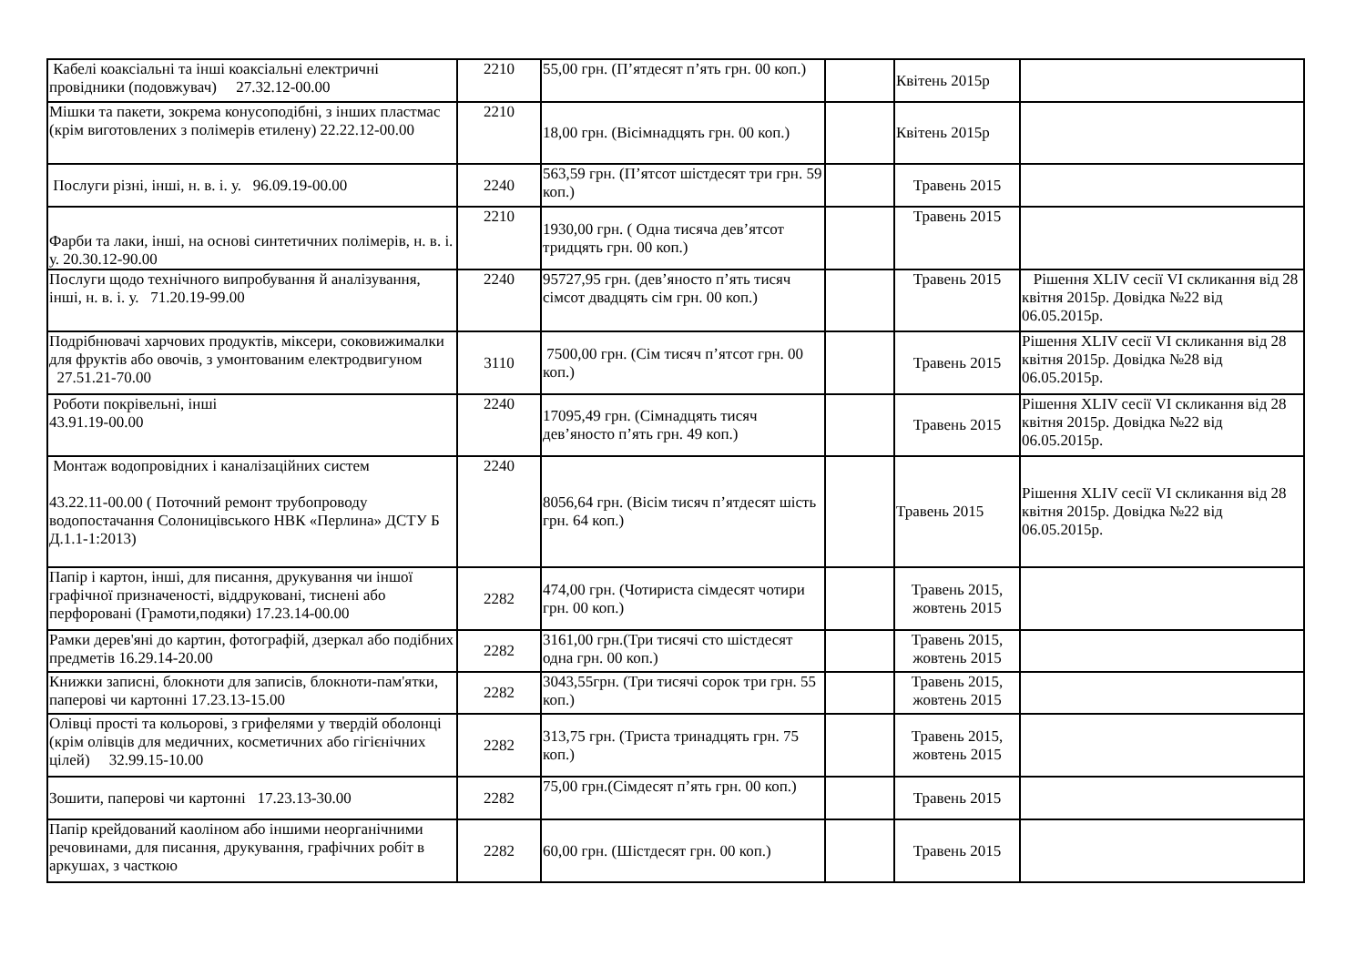| Кабелі коаксіальні та інші коаксіальні електричні провідники (подовжувач) 27.32.12-00.00 | 2210 | 55,00 грн. (П’ятдесят п’ять грн. 00 коп.) | | Квітень 2015р | |
| Мішки та пакети, зокрема конусоподібні, з інших пластмас (крім виготовлених з полімерів етилену) 22.22.12-00.00 | 2210 | 18,00 грн. (Вісімнадцять грн. 00 коп.) | | Квітень 2015р | |
| Послуги різні, інші, н. в. і. у. 96.09.19-00.00 | 2240 | 563,59 грн. (П’ятсот шістдесят три грн. 59 коп.) | | Травень 2015 | |
| Фарби та лаки, інші, на основі синтетичних полімерів, н. в. і. у. 20.30.12-90.00 | 2210 | 1930,00 грн. ( Одна тисяча дев’ятсот тридцять грн. 00 коп.) | | Травень 2015 | |
| Послуги щодо технічного випробування й аналізування, інші, н. в. і. у. 71.20.19-99.00 | 2240 | 95727,95 грн. (дев’яносто п’ять тисяч сімсот двадцять сім грн. 00 коп.) | | Травень 2015 | Рішення XLIV сесії VI скликання від 28 квітня 2015р. Довідка №22 від 06.05.2015р. |
| Подрібнювачі харчових продуктів, міксери, соковижималки для фруктів або овочів, з умонтованим електродвигуном 27.51.21-70.00 | 3110 | 7500,00 грн. (Сім тисяч п’ятсот грн. 00 коп.) | | Травень 2015 | Рішення XLIV сесії VI скликання від 28 квітня 2015р. Довідка №28 від 06.05.2015р. |
| Роботи покрівельні, інші 43.91.19-00.00 | 2240 | 17095,49 грн. (Сімнадцять тисяч дев’яносто п’ять грн. 49 коп.) | | Травень 2015 | Рішення XLIV сесії VI скликання від 28 квітня 2015р. Довідка №22 від 06.05.2015р. |
| Монтаж водопровідних і каналізаційних систем 43.22.11-00.00 ( Поточний ремонт трубопроводу водопостачання Солоницівського НВК «Перлина» ДСТУ Б Д.1.1-1:2013) | 2240 | 8056,64 грн. (Вісім тисяч п’ятдесят шість грн. 64 коп.) | | Травень 2015 | Рішення XLIV сесії VI скликання від 28 квітня 2015р. Довідка №22 від 06.05.2015р. |
| Папір і картон, інші, для писання, друкування чи іншої графічної призначеності, віддруковані, тиснені або перфоровані (Грамоти,подяки) 17.23.14-00.00 | 2282 | 474,00 грн. (Чотириста сімдесят чотири грн. 00 коп.) | | Травень 2015, жовтень 2015 | |
| Рамки дерев'яні до картин, фотографій, дзеркал або подібних предметів 16.29.14-20.00 | 2282 | 3161,00 грн.(Три тисячі сто шістдесят одна грн. 00 коп.) | | Травень 2015, жовтень 2015 | |
| Книжки записні, блокноти для записів, блокноти-пам'ятки, паперові чи картонні 17.23.13-15.00 | 2282 | 3043,55грн. (Три тисячі сорок три грн. 55 коп.) | | Травень 2015, жовтень 2015 | |
| Олівці прості та кольорові, з грифелями у твердій оболонці (крім олівців для медичних, косметичних або гігієнічних цілей) 32.99.15-10.00 | 2282 | 313,75 грн. (Триста тринадцять грн. 75 коп.) | | Травень 2015, жовтень 2015 | |
| Зошити, паперові чи картонні 17.23.13-30.00 | 2282 | 75,00 грн.(Сімдесят п’ять грн. 00 коп.) | | Травень 2015 | |
| Папір крейдований каоліном або іншими неорганічними речовинами, для писання, друкування, графічних робіт в аркушах, з часткою | 2282 | 60,00 грн. (Шістдесят грн. 00 коп.) | | Травень 2015 | |